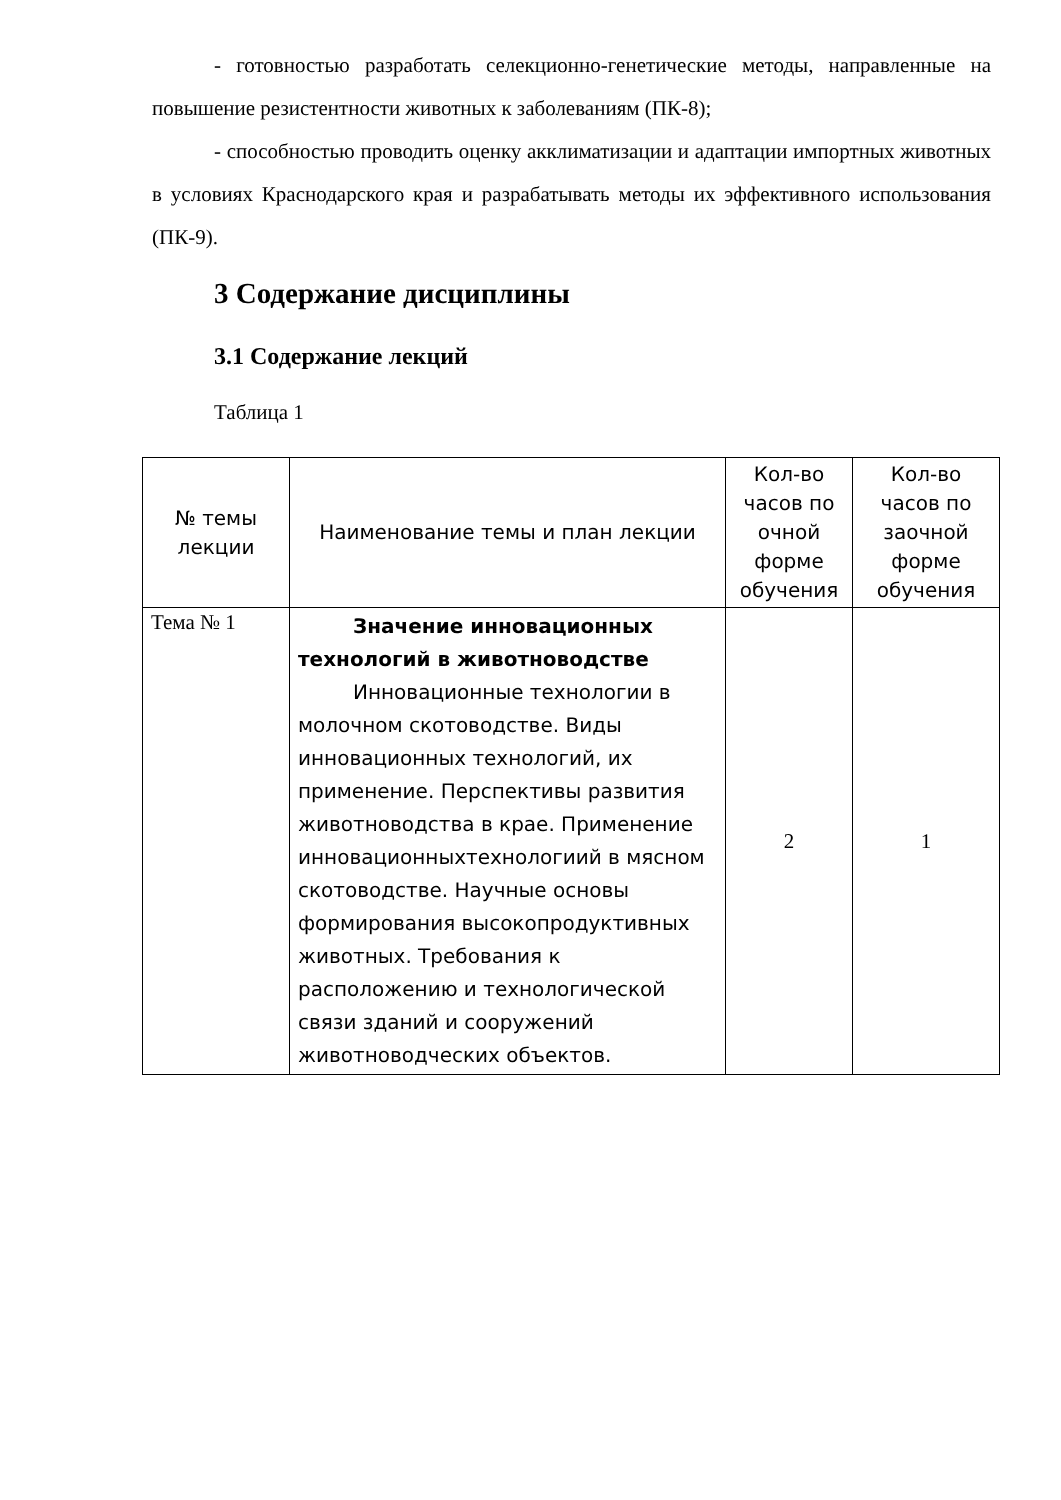- готовностью разработать селекционно-генетические методы, направленные на повышение резистентности животных к заболеваниям (ПК-8);
- способностью проводить оценку акклиматизации и адаптации импортных животных в условиях Краснодарского края и разрабатывать методы их эффективного использования (ПК-9).
3 Содержание дисциплины
3.1 Содержание лекций
Таблица 1
| № темы лекции | Наименование темы и план лекции | Кол-во часов по очной форме обучения | Кол-во часов по заочной форме обучения |
| --- | --- | --- | --- |
| Тема № 1 | Значение инновационных технологий в животноводстве Инновационные технологии в молочном скотоводстве. Виды инновационных технологий, их применение. Перспективы развития животноводства в крае. Применение инновационныхтехнологиий в мясном скотоводстве. Научные основы формирования высокопродуктивных животных. Требования к расположению и технологической связи зданий и сооружений животноводческих объектов. | 2 | 1 |